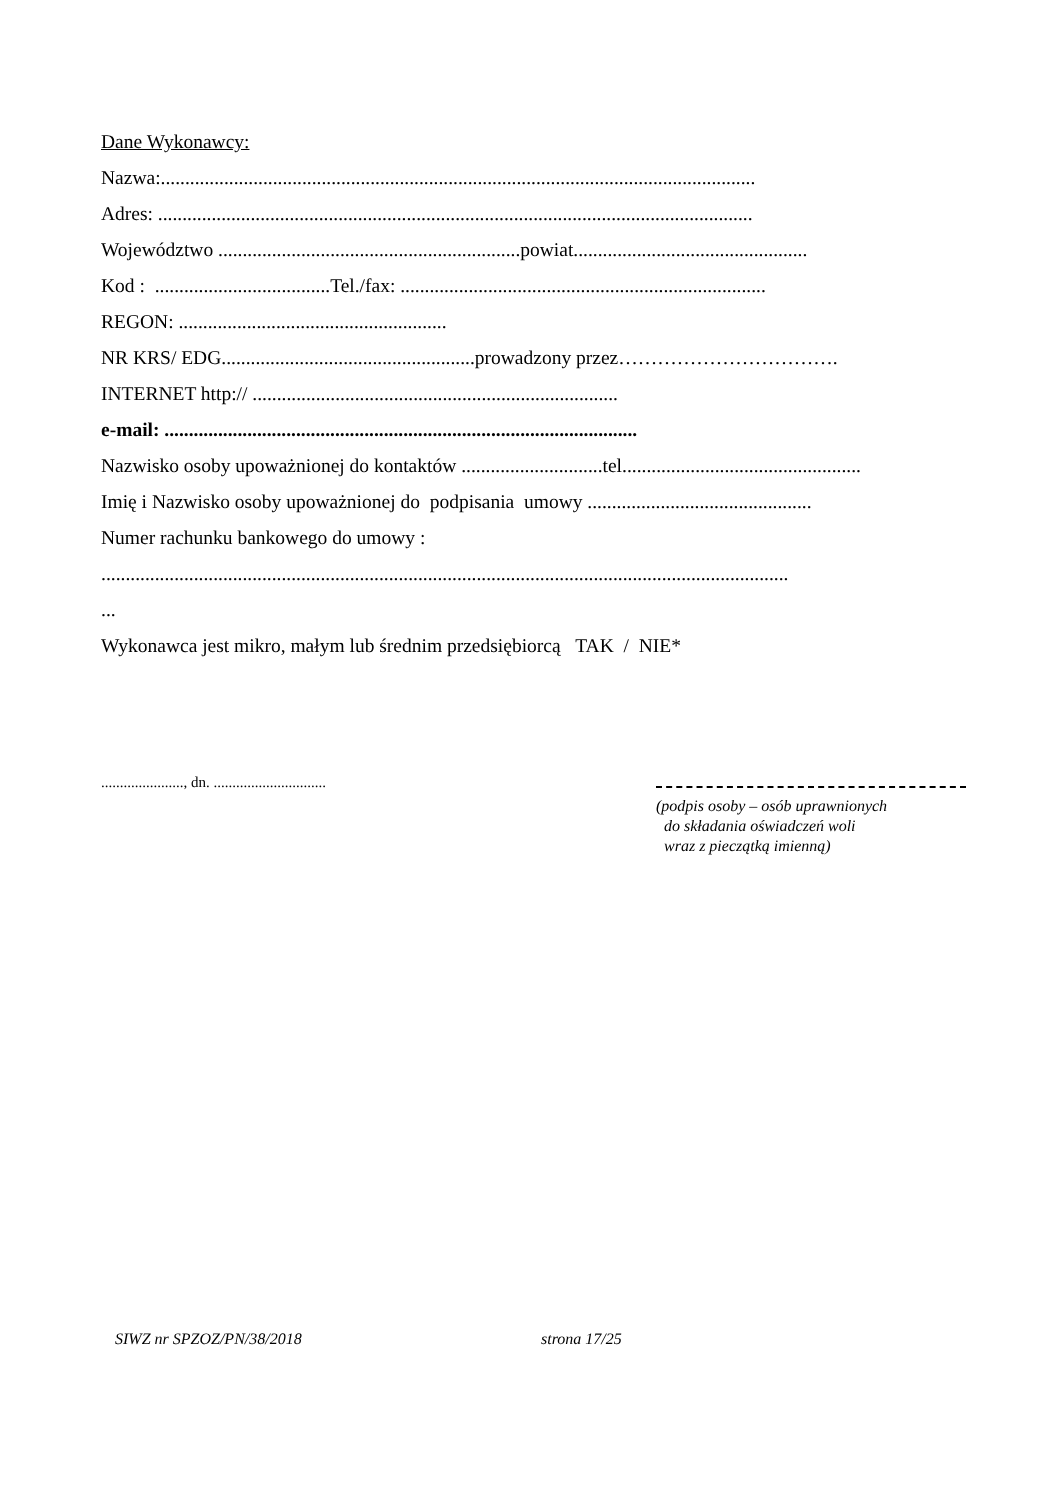Dane Wykonawcy:
Nazwa:..........................................................................................................................
Adres: ..........................................................................................................................
Województwo ..............................................................powiat................................................
Kod : ....................................Tel./fax: ...........................................................................
REGON: .......................................................
NR KRS/ EDG....................................................prowadzony przez…………………………….
INTERNET http:// ...........................................................................
e-mail: .................................................................................................
Nazwisko osoby upoważnionej do kontaktów .............................tel.................................................
Imię i Nazwisko osoby upoważnionej do podpisania umowy ..............................................
Numer rachunku bankowego do umowy :
.............................................................................................................................................
...
Wykonawca jest mikro, małym lub średnim przedsiębiorcą TAK / NIE*
......................, dn. ..............................
(podpis osoby – osób uprawnionych
do składania oświadczeń woli
wraz z pieczątką imienną)
SIWZ nr SPZOZ/PN/38/2018 strona 17/25